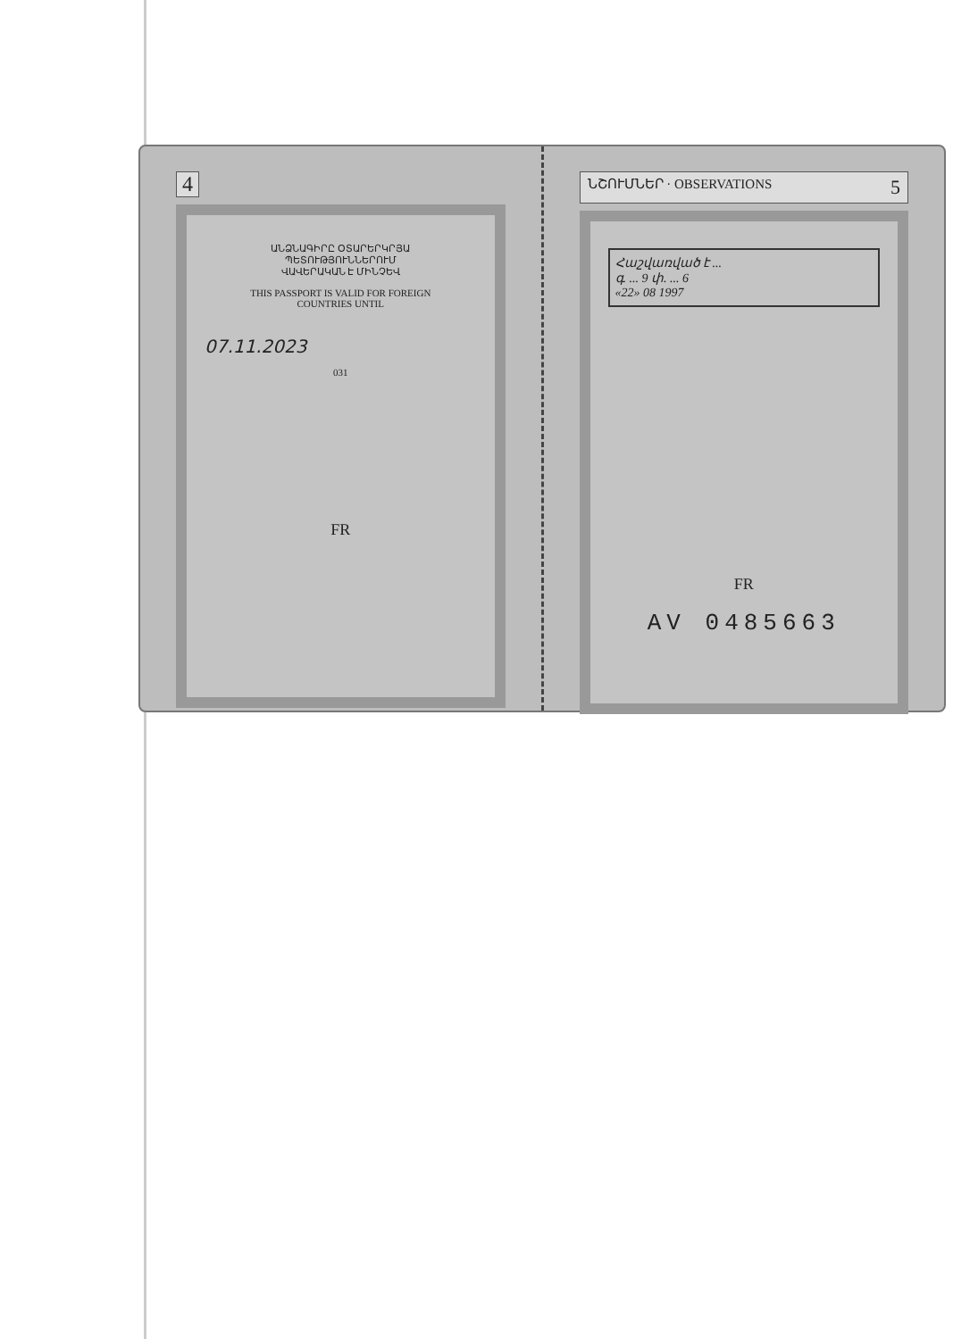4
ԱՆՁՆԱԳԻՐԸ ՕՏԱՐԵՐԿՐՅԱ
ՊԵՏՈՒԹՅՈՒՆՆԵՐՈՒՄ
ՎԱՎԵՐԱԿԱՆ Է ՄԻՆՉԵՎ
THIS PASSPORT IS VALID FOR FOREIGN
COUNTRIES UNTIL
07.11.2023
031
FR
ՆՇՈՒՄՆԵՐ · OBSERVATIONS 5
Հաշվառված է ...
գ. ... 9 փ. ... 6
«22» 08 1997
FR
AV 0485663